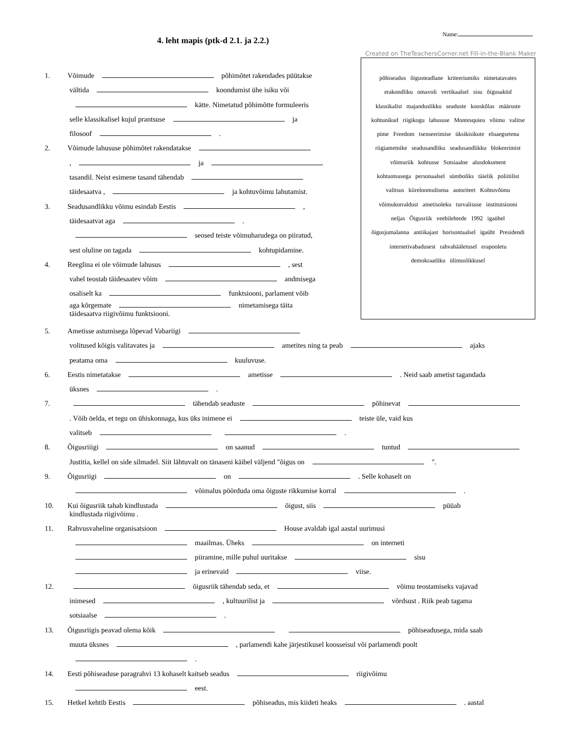Name:
4. leht mapis (ptk-d 2.1. ja 2.2.)
Created on TheTeachersCorner.net Fill-in-the-Blank Maker
põhiseadus õigusteadlane kriteeriumiks nimetatavates erakondliku omavoli vertikaalsel sisu õigusaktid klassikalist majanduslikku seaduste kooskõlas määruste kohtunikud riigikogu lahususe Montesquieu võimu valitse pime Freedom tsenseerimise üksikisikute eluaegsetena riigiametnike seadusandliku seadusandlikku blokeerimist võimuriik kohtusse Sotsiaalne alusdokument kohtuotsusega personaalsel sümboliks täielik poliitilist valitsus kiireloomulisena autoriteet Kohtuvõimu võimukorraldust ametisoleku turvalisuse institutsiooni neljas Õigusriik veebilehtede 1992 igaühel õigusjumalanna antiikajast horisontaalsel igaüht Presidendi internetivabadusest rahvahääletusel erapooletu demokraatliku ülimuslikkusel
1. Võimude põhimõtet rakendades püütakse
vältida koondumist ühe isiku või
kätte. Nimetatud põhimõtte formuleeris
selle klassikalisel kujul prantsuse ja
filosoof .
2. Võimude lahususe põhimõtet rakendatakse
, ja
tasandil. Neist esimene tasand tähendab
täidesaatva , ja kohtuvõimu lahutamist.
3. Seadusandlikku võimu esindab Eestis ,
täidesaatvat aga .
seosed teiste võimuharudega on piiratud,
sest oluline on tagada kohtupidamine.
4. Reeglina ei ole võimude lahusus , sest
vahel teostab täidesaatev võim andmisega
osaliselt ka funktsiooni, parlament võib
aga kõrgemate nimetamisega täita
täidesaatva riigivõimu funktsiooni.
5. Ametisse astumisega lõpevad Vabariigi
volitused kõigis valitavates ja ametites ning ta peab ajaks
peatama oma kuuluvuse.
6. Eestis nimetatakse ametisse . Neid saab ametist tagandada
üksnes .
7. tähendab seaduste põhinevat
. Võib öelda, et tegu on ühiskonnaga, kus üks inimene ei teiste üle, vaid kus
valitseb .
8. Õigusriiigi on saanud tuntud
Justitia, kellel on side silmadel. Siit lähtuvalt on tänaseni käibel väljend "õigus on ".
9. Õigusriigi on . Selle kohaselt on
võimalus pöörduda oma õiguste rikkumise korral .
10. Kui õigusriik tahab kindlustada õigust, siis püüab
kindlustada riigivõimu .
11. Rahvusvaheline organisatsioon House avaldab igal aastal uurimusi
maailmas. Üheks on interneti
piiramine, mille puhul uuritakse sisu
ja erinevaid viise.
12. õigusriik tähendab seda, et võimu teostamiseks vajavad
inimesed , kultuurilist ja võrdsust . Riik peab tagama
sotsiaalse .
13. Õigusriigis peavad olema kõik põhiseadusega, mida saab
muuta üksnes , parlamendi kahe järjestikusel koosseisul või parlamendi poolt
.
14. Eesti põhiseaduse paragrahvi 13 kohaselt kaitseb seadus riigivõimu
eest.
15. Hetkel kehtib Eestis põhiseadus, mis kiideti heaks . aastal